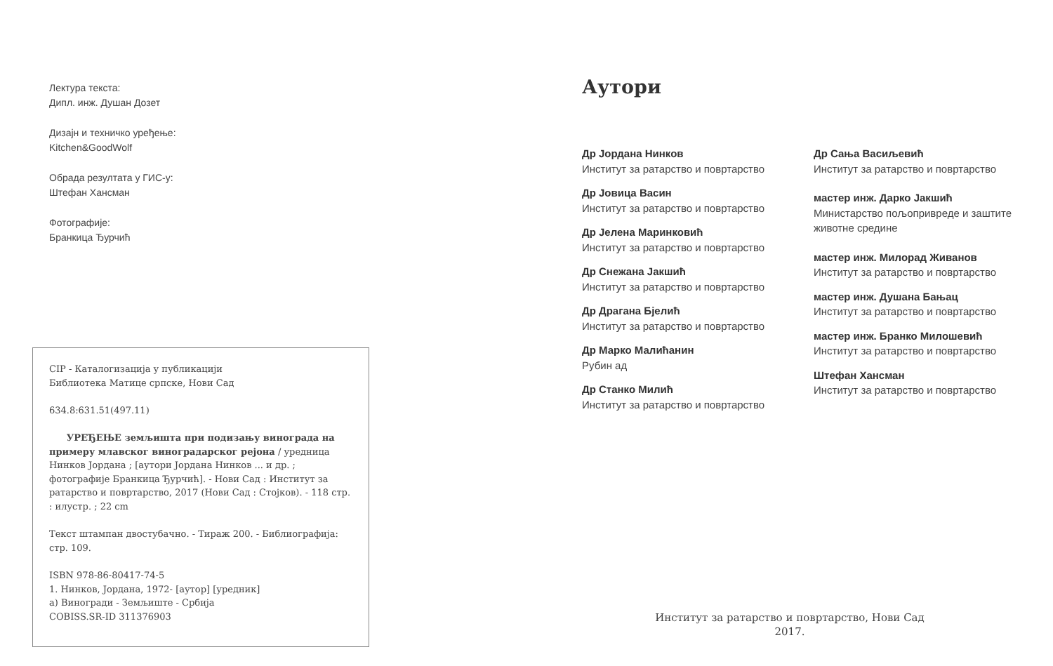Лектура текста:
Дипл. инж. Душан Дозет
Дизајн и техничко уређење:
Kitchen&GoodWolf
Обрада резултата у ГИС-у:
Штефан Хансман
Фотографије:
Бранкица Ђурчић
CIP - Каталогизација у публикацији
Библиотека Матице српске, Нови Сад
634.8:631.51(497.11)
УРЕЂЕЊЕ земљишта при подизању винограда на примеру млавског виноградарског рејона / уредница Нинков Јордана ; [аутори Јордана Нинков ... и др. ; фотографије Бранкица Ђурчић]. - Нови Сад : Институт за ратарство и повртарство, 2017 (Нови Сад : Стојков). - 118 стр. : илустр. ; 22 cm
Текст штампан двостубачно. - Тираж 200. - Библиографија: стр. 109.
ISBN 978-86-80417-74-5
1. Нинков, Јордана, 1972- [аутор] [уредник]
а) Виногради - Земљиште - Србија
COBISS.SR-ID 311376903
Аутори
Др Јордана Нинков
Институт за ратарство и повртарство
Др Јовица Васин
Институт за ратарство и повртарство
Др Јелена Маринковић
Институт за ратарство и повртарство
Др Снежана Јакшић
Институт за ратарство и повртарство
Др Драгана Бјелић
Институт за ратарство и повртарство
Др Марко Малићанин
Рубин ад
Др Станко Милић
Институт за ратарство и повртарство
Др Сања Васиљевић
Институт за ратарство и повртарство
мастер инж. Дарко Јакшић
Министарство пољопривреде и заштите животне средине
мастер инж. Милорад Живанов
Институт за ратарство и повртарство
мастер инж. Душана Бањац
Институт за ратарство и повртарство
мастер инж. Бранко Милошевић
Институт за ратарство и повртарство
Штефан Хансман
Институт за ратарство и повртарство
Институт за ратарство и повртарство, Нови Сад
2017.